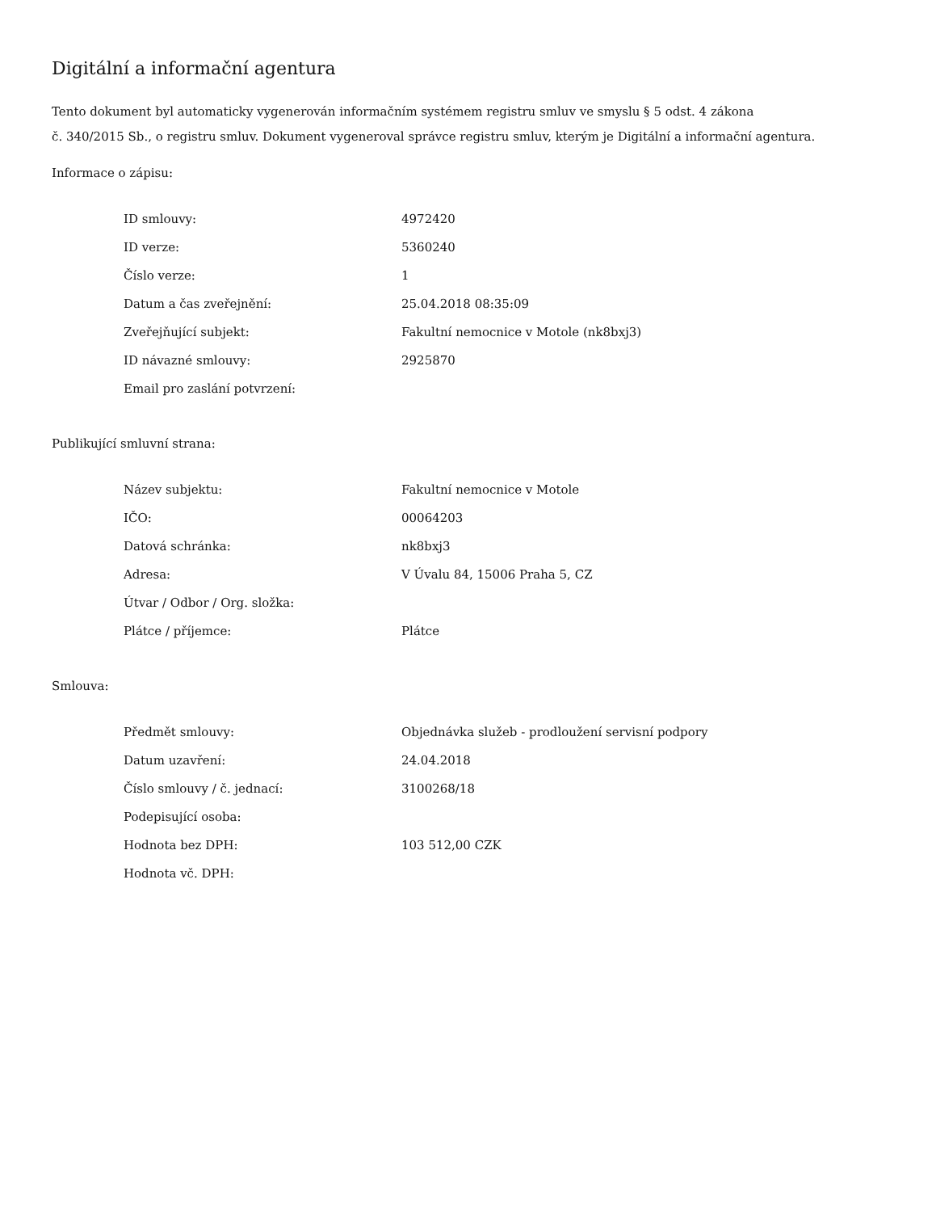Digitální a informační agentura
Tento dokument byl automaticky vygenerován informačním systémem registru smluv ve smyslu § 5 odst. 4 zákona
č. 340/2015 Sb., o registru smluv. Dokument vygeneroval správce registru smluv, kterým je Digitální a informační agentura.
Informace o zápisu:
| ID smlouvy: | 4972420 |
| ID verze: | 5360240 |
| Číslo verze: | 1 |
| Datum a čas zveřejnění: | 25.04.2018 08:35:09 |
| Zveřejňující subjekt: | Fakultní nemocnice v Motole (nk8bxj3) |
| ID návazné smlouvy: | 2925870 |
| Email pro zaslání potvrzení: | |
Publikující smluvní strana:
| Název subjektu: | Fakultní nemocnice v Motole |
| IČO: | 00064203 |
| Datová schránka: | nk8bxj3 |
| Adresa: | V Úvalu 84, 15006 Praha 5, CZ |
| Útvar / Odbor / Org. složka: | |
| Plátce / příjemce: | Plátce |
Smlouva:
| Předmět smlouvy: | Objednávka služeb - prodloužení servisní podpory |
| Datum uzavření: | 24.04.2018 |
| Číslo smlouvy / č. jednací: | 3100268/18 |
| Podepisující osoba: | |
| Hodnota bez DPH: | 103 512,00 CZK |
| Hodnota vč. DPH: | |